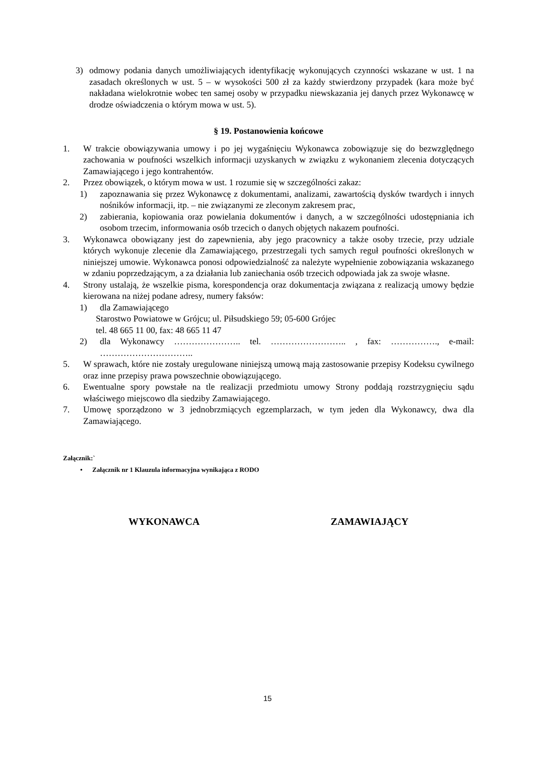3) odmowy podania danych umożliwiających identyfikację wykonujących czynności wskazane w ust. 1 na zasadach określonych w ust. 5 – w wysokości 500 zł za każdy stwierdzony przypadek (kara może być nakładana wielokrotnie wobec ten samej osoby w przypadku niewskazania jej danych przez Wykonawcę w drodze oświadczenia o którym mowa w ust. 5).
§ 19. Postanowienia końcowe
1. W trakcie obowiązywania umowy i po jej wygaśnięciu Wykonawca zobowiązuje się do bezwzględnego zachowania w poufności wszelkich informacji uzyskanych w związku z wykonaniem zlecenia dotyczących Zamawiającego i jego kontrahentów.
2. Przez obowiązek, o którym mowa w ust. 1 rozumie się w szczególności zakaz:
1) zapoznawania się przez Wykonawcę z dokumentami, analizami, zawartością dysków twardych i innych nośników informacji, itp. – nie związanymi ze zleconym zakresem prac,
2) zabierania, kopiowania oraz powielania dokumentów i danych, a w szczególności udostępniania ich osobom trzecim, informowania osób trzecich o danych objętych nakazem poufności.
3. Wykonawca obowiązany jest do zapewnienia, aby jego pracownicy a także osoby trzecie, przy udziale których wykonuje zlecenie dla Zamawiającego, przestrzegali tych samych reguł poufności określonych w niniejszej umowie. Wykonawca ponosi odpowiedzialność za należyte wypełnienie zobowiązania wskazanego w zdaniu poprzedzającym, a za działania lub zaniechania osób trzecich odpowiada jak za swoje własne.
4. Strony ustalają, że wszelkie pisma, korespondencja oraz dokumentacja związana z realizacją umowy będzie kierowana na niżej podane adresy, numery faksów:
1) dla Zamawiającego
Starostwo Powiatowe w Grójcu; ul. Piłsudskiego 59; 05-600 Grójec
tel. 48 665 11 00, fax: 48 665 11 47
2) dla Wykonawcy ………………….. tel. …………………….. , fax: ……………., e-mail: …………………………..
5. W sprawach, które nie zostały uregulowane niniejszą umową mają zastosowanie przepisy Kodeksu cywilnego oraz inne przepisy prawa powszechnie obowiązującego.
6. Ewentualne spory powstałe na tle realizacji przedmiotu umowy Strony poddają rozstrzygnięciu sądu właściwego miejscowo dla siedziby Zamawiającego.
7. Umowę sporządzono w 3 jednobrzmiących egzemplarzach, w tym jeden dla Wykonawcy, dwa dla Zamawiającego.
Załącznik:`
• Załącznik nr 1 Klauzula informacyjna wynikająca z RODO
WYKONAWCA ZAMAWIAJĄCY
15